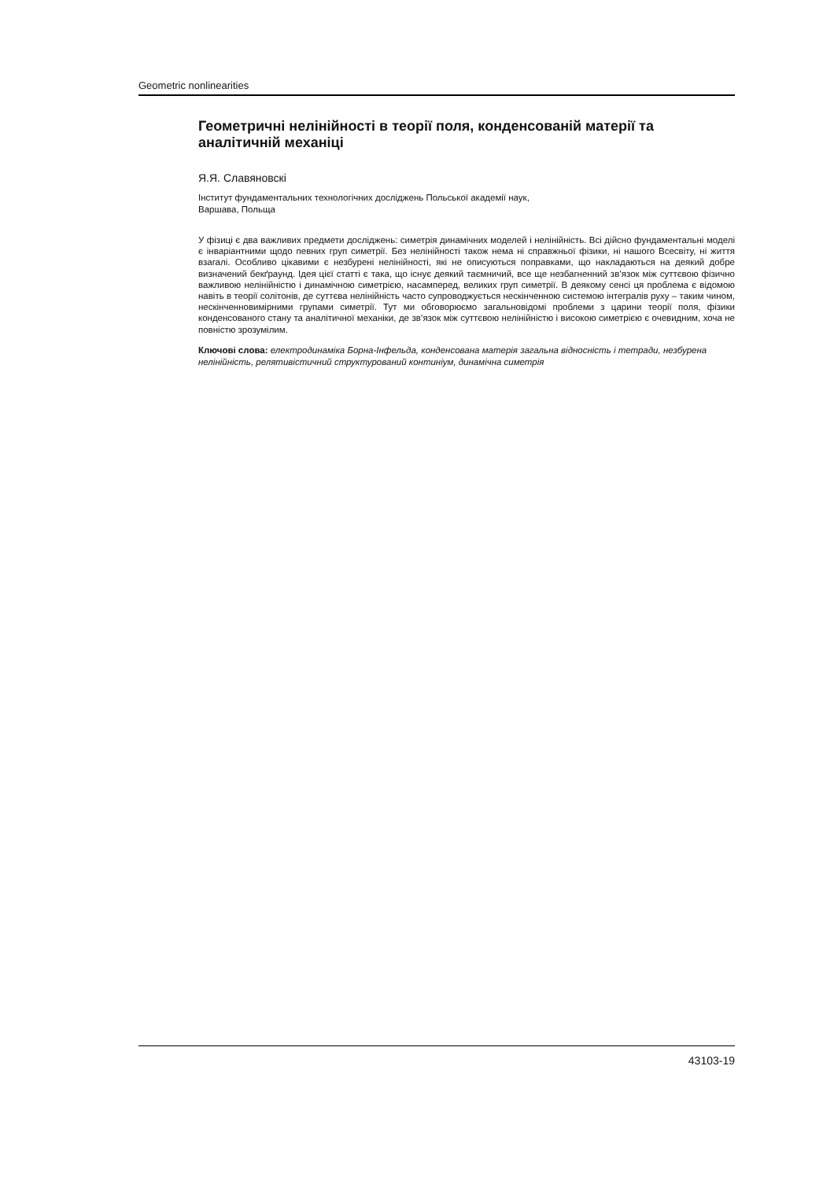Geometric nonlinearities
Геометричні нелінійності в теорії поля, конденсованій матерії та аналітичній механіці
Я.Я. Славяновскі
Інститут фундаментальних технологічних досліджень Польської академії наук,
Варшава, Польща
У фізиці є два важливих предмети досліджень: симетрія динамічних моделей і нелінійність. Всі дійсно фундаментальні моделі є інваріантними щодо певних груп симетрії. Без нелінійності також нема ні справжньої фізики, ні нашого Всесвіту, ні життя взагалі. Особливо цікавими є незбурені нелінійності, які не описуються поправками, що накладаються на деякий добре визначений бекґраунд. Ідея цієї статті є така, що існує деякий таємничий, все ще незбагненний зв’язок між суттєвою фізично важливою нелінійністю і динамічною симетрією, насамперед, великих груп симетрії. В деякому сенсі ця проблема є відомою навіть в теорії солітонів, де суттєва нелінійність часто супроводжується нескінченною системою інтегралів руху – таким чином, нескінченновимірними групами симетрії. Тут ми обговорюємо загальновідомі проблеми з царини теорії поля, фізики конденсованого стану та аналітичної механіки, де зв’язок між суттєвою нелінійністю і високою симетрією є очевидним, хоча не повністю зрозумілим.
Ключові слова: електродинаміка Борна-Інфельда, конденсована матерія загальна відносність і тетради, незбурена нелінійність, релятивістичний структурований континіум, динамічна симетрія
43103-19